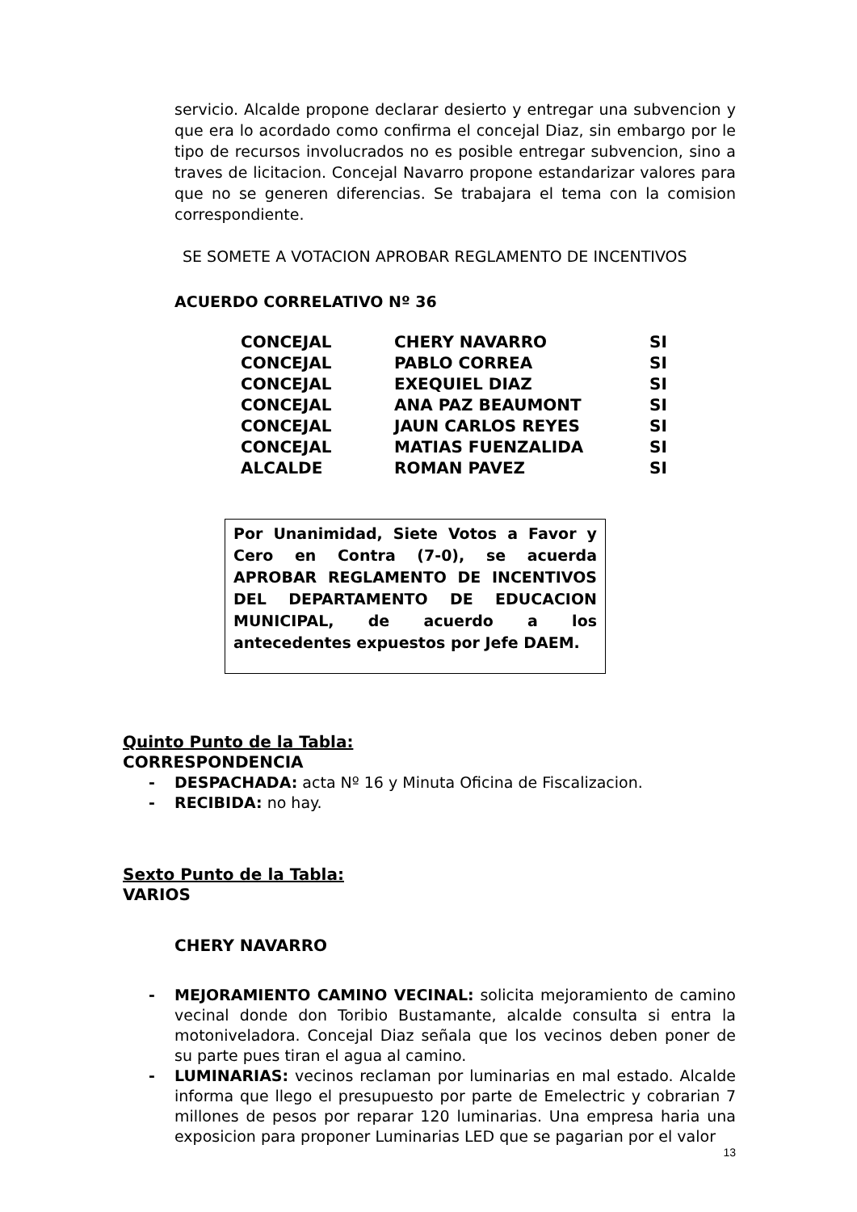servicio. Alcalde propone declarar desierto y entregar una subvencion y que era lo acordado como confirma el concejal Diaz, sin embargo por le tipo de recursos involucrados no es posible entregar subvencion, sino a traves de licitacion. Concejal Navarro propone estandarizar valores para que no se generen diferencias. Se trabajara el tema con la comision correspondiente.
SE SOMETE A VOTACION APROBAR REGLAMENTO DE INCENTIVOS
ACUERDO CORRELATIVO Nº 36
| CONCEJAL | CHERY NAVARRO | SI |
| CONCEJAL | PABLO CORREA | SI |
| CONCEJAL | EXEQUIEL DIAZ | SI |
| CONCEJAL | ANA PAZ BEAUMONT | SI |
| CONCEJAL | JAUN CARLOS REYES | SI |
| CONCEJAL | MATIAS FUENZALIDA | SI |
| ALCALDE | ROMAN PAVEZ | SI |
Por Unanimidad, Siete Votos a Favor y Cero en Contra (7-0), se acuerda APROBAR REGLAMENTO DE INCENTIVOS DEL DEPARTAMENTO DE EDUCACION MUNICIPAL, de acuerdo a los antecedentes expuestos por Jefe DAEM.
Quinto Punto de la Tabla:
CORRESPONDENCIA
- DESPACHADA: acta Nº 16 y Minuta Oficina de Fiscalizacion.
- RECIBIDA: no hay.
Sexto Punto de la Tabla:
VARIOS
CHERY NAVARRO
- MEJORAMIENTO CAMINO VECINAL: solicita mejoramiento de camino vecinal donde don Toribio Bustamante, alcalde consulta si entra la motoniveladora. Concejal Diaz señala que los vecinos deben poner de su parte pues tiran el agua al camino.
- LUMINARIAS: vecinos reclaman por luminarias en mal estado. Alcalde informa que llego el presupuesto por parte de Emelectric y cobrarian 7 millones de pesos por reparar 120 luminarias. Una empresa haria una exposicion para proponer Luminarias LED que se pagarian por el valor
13